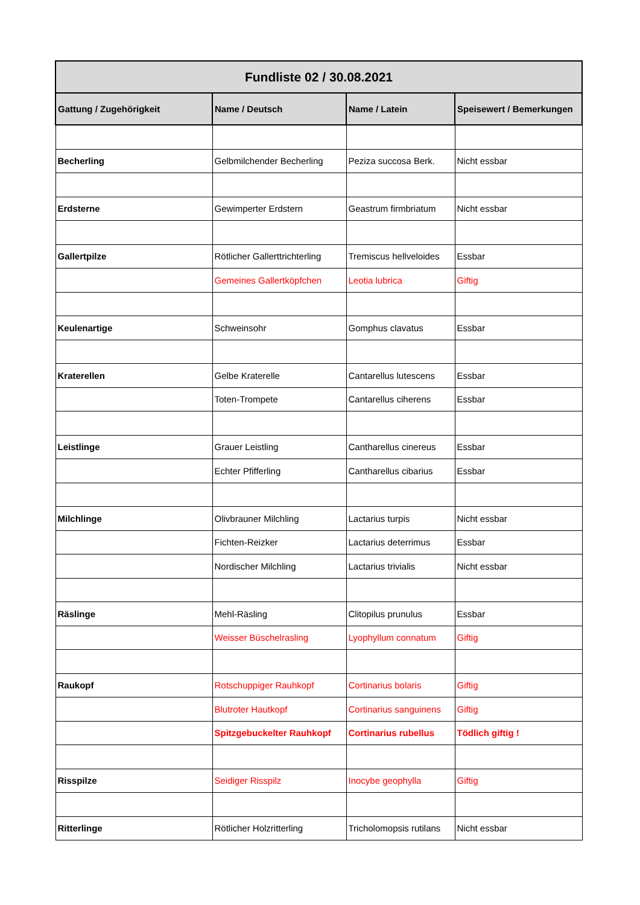| Fundliste 02 / 30.08.2021 | | | |
| --- | --- | --- | --- |
| Gattung / Zugehörigkeit | Name / Deutsch | Name / Latein | Speisewert / Bemerkungen |
| Becherling | Gelbmilchender Becherling | Peziza succosa Berk. | Nicht essbar |
| Erdsterne | Gewimperter Erdstern | Geastrum firmbriatum | Nicht essbar |
| Gallertpilze | Rötlicher Gallerttrichterling | Tremiscus hellveloides | Essbar |
| | Gemeines Gallertköpfchen | Leotia lubrica | Giftig |
| Keulenartige | Schweinsohr | Gomphus clavatus | Essbar |
| Kraterellen | Gelbe Kraterelle | Cantarellus lutescens | Essbar |
| | Toten-Trompete | Cantarellus ciherens | Essbar |
| Leistlinge | Grauer Leistling | Cantharellus cinereus | Essbar |
| | Echter Pfifferling | Cantharellus cibarius | Essbar |
| Milchlinge | Olivbrauner Milchling | Lactarius turpis | Nicht essbar |
| | Fichten-Reizker | Lactarius deterrimus | Essbar |
| | Nordischer Milchling | Lactarius trivialis | Nicht essbar |
| Räslinge | Mehl-Räsling | Clitopilus prunulus | Essbar |
| | Weisser Büschelrasling | Lyophyllum connatum | Giftig |
| Raukopf | Rotschuppiger Rauhkopf | Cortinarius bolaris | Giftig |
| | Blutroter Hautkopf | Cortinarius sanguinens | Giftig |
| | Spitzgebuckelter Rauhkopf | Cortinarius rubellus | Tödlich giftig ! |
| Risspilze | Seidiger Risspilz | Inocybe geophylla | Giftig |
| Ritterlinge | Rötlicher Holzritterling | Tricholomopsis rutilans | Nicht essbar |